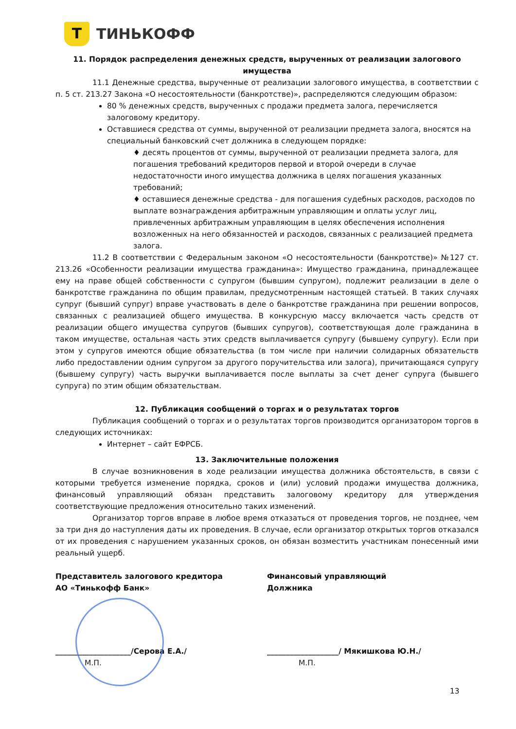Т
ТИНЬКОФФ
11. Порядок распределения денежных средств, вырученных от реализации залогового имущества
11.1 Денежные средства, вырученные от реализации залогового имущества, в соответствии с п. 5 ст. 213.27 Закона «О несостоятельности (банкротстве)», распределяются следующим образом:
80 % денежных средств, вырученных с продажи предмета залога, перечисляется залоговому кредитору.
Оставшиеся средства от суммы, вырученной от реализации предмета залога, вносятся на специальный банковский счет должника в следующем порядке:
♦ десять процентов от суммы, вырученной от реализации предмета залога, для погашения требований кредиторов первой и второй очереди в случае недостаточности иного имущества должника в целях погашения указанных требований;
♦ оставшиеся денежные средства - для погашения судебных расходов, расходов по выплате вознаграждения арбитражным управляющим и оплаты услуг лиц, привлеченных арбитражным управляющим в целях обеспечения исполнения возложенных на него обязанностей и расходов, связанных с реализацией предмета залога.
11.2 В соответствии с Федеральным законом «О несостоятельности (банкротстве)» №127 ст. 213.26 «Особенности реализации имущества гражданина»: Имущество гражданина, принадлежащее ему на праве общей собственности с супругом (бывшим супругом), подлежит реализации в деле о банкротстве гражданина по общим правилам, предусмотренным настоящей статьей. В таких случаях супруг (бывший супруг) вправе участвовать в деле о банкротстве гражданина при решении вопросов, связанных с реализацией общего имущества. В конкурсную массу включается часть средств от реализации общего имущества супругов (бывших супругов), соответствующая доле гражданина в таком имуществе, остальная часть этих средств выплачивается супругу (бывшему супругу). Если при этом у супругов имеются общие обязательства (в том числе при наличии солидарных обязательств либо предоставлении одним супругом за другого поручительства или залога), причитающаяся супругу (бывшему супругу) часть выручки выплачивается после выплаты за счет денег супруга (бывшего супруга) по этим общим обязательствам.
12. Публикация сообщений о торгах и о результатах торгов
Публикация сообщений о торгах и о результатах торгов производится организатором торгов в следующих источниках:
Интернет – сайт ЕФРСБ.
13. Заключительные положения
В случае возникновения в ходе реализации имущества должника обстоятельств, в связи с которыми требуется изменение порядка, сроков и (или) условий продажи имущества должника, финансовый управляющий обязан представить залоговому кредитору для утверждения соответствующие предложения относительно таких изменений.
Организатор торгов вправе в любое время отказаться от проведения торгов, не позднее, чем за три дня до наступления даты их проведения. В случае, если организатор открытых торгов отказался от их проведения с нарушением указанных сроков, он обязан возместить участникам понесенный ими реальный ущерб.
Представитель залогового кредитора
АО «Тинькофф Банк»
Финансовый управляющий
Должника
____________________/Серова Е.А./
___________________/ Мякишкова Ю.Н./
М.П. М.П.
13